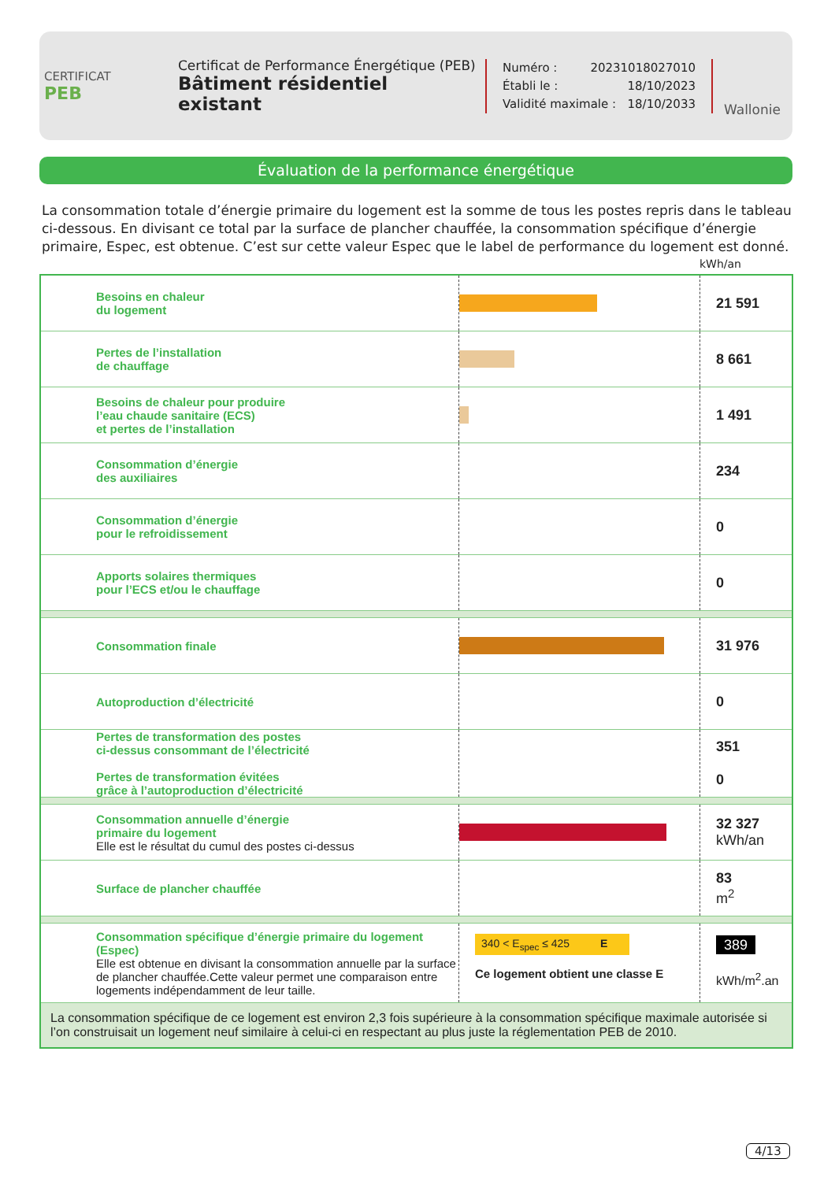CERTIFICAT
PEB
Certificat de Performance Énergétique (PEB)
Bâtiment résidentiel existant
Numéro : 20231018027010
Établi le : 18/10/2023
Validité maximale : 18/10/2033
Wallonie
Évaluation de la performance énergétique
La consommation totale d’énergie primaire du logement est la somme de tous les postes repris dans le tableau ci-dessous. En divisant ce total par la surface de plancher chauffée, la consommation spécifique d’énergie primaire, Espec, est obtenue. C’est sur cette valeur Espec que le label de performance du logement est donné.
kWh/an
| | Besoins en chaleur du logement | | 21 591 |
| | Pertes de l’installation de chauffage | | 8 661 |
| | Besoins de chaleur pour produire l’eau chaude sanitaire (ECS) et pertes de l’installation | | 1 491 |
| | Consommation d’énergie des auxiliaires | | 234 |
| | Consommation d’énergie pour le refroidissement | | 0 |
| | Apports solaires thermiques pour l’ECS et/ou le chauffage | | 0 |
| | Consommation finale | | 31 976 |
| | Autoproduction d’électricité | | 0 |
| | Pertes de transformation des postes ci-dessus consommant de l’électricité Pertes de transformation évitées grâce à l’autoproduction d’électricité | | 351 0 |
| | Consommation annuelle d’énergie primaire du logement Elle est le résultat du cumul des postes ci-dessus | | 32 327 kWh/an |
| | Surface de plancher chauffée | | 83 m<sup>2</sup> |
| | Consommation spécifique d’énergie primaire du logement (Espec) Elle est obtenue en divisant la consommation annuelle par la surface de plancher chauffée.Cette valeur permet une comparaison entre logements indépendamment de leur taille. | 340 < E<sub>spec</sub> ≤ 425 E Ce logement obtient une classe E | 389 kWh/m<sup>2</sup>.an |
| La consommation spécifique de ce logement est environ 2,3 fois supérieure à la consommation spécifique maximale autorisée si l’on construisait un logement neuf similaire à celui-ci en respectant au plus juste la réglementation PEB de 2010. | | | |
4/13